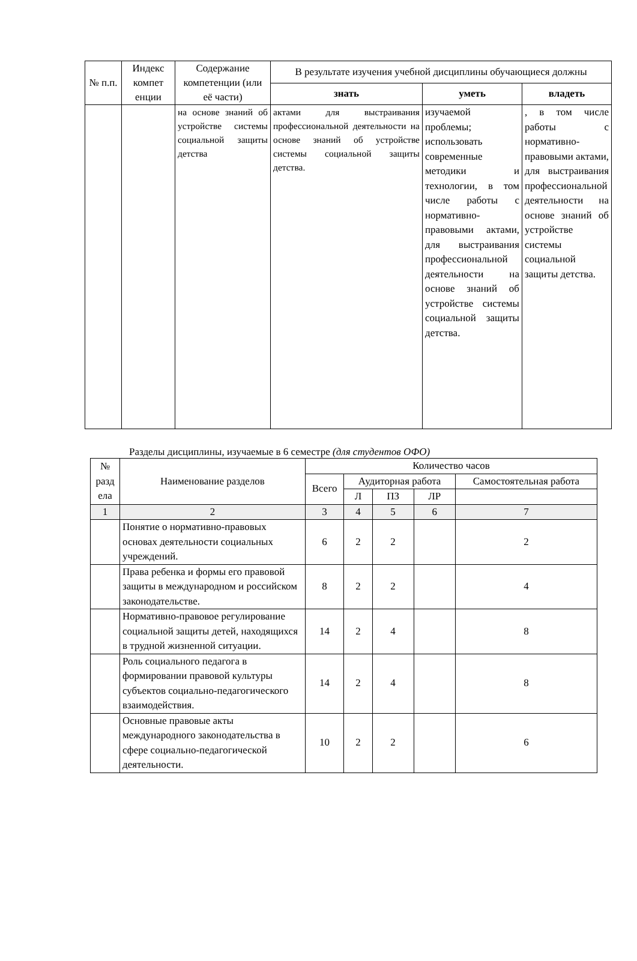| № п.п. | Индекс компет енции | Содержание компетенции (или её части) | В результате изучения учебной дисциплины обучающиеся должны | | |
| --- | --- | --- | --- | --- | --- |
| | | | знать | уметь | владеть |
| | | на основе знаний об устройстве системы социальной защиты детства | актами для выстраивания профессиональной деятельности на основе знаний об устройстве системы социальной защиты детства. | изучаемой проблемы; использовать современные методики и технологии, в том числе работы с нормативно-правовыми актами, для выстраивания профессиональной деятельности на основе знаний об устройстве системы социальной защиты детства. | , в том числе работы с нормативно-правовыми актами, для выстраивания профессиональной деятельности на основе знаний об устройстве системы социальной защиты детства. |
Разделы дисциплины, изучаемые в 6 семестре (для студентов ОФО)
| № разд ела | Наименование разделов | Количество часов | | | | |
| --- | --- | --- | --- | --- | --- | --- |
| | | Всего | Аудиторная работа | | | Самостоятельная работа |
| | | | Л | ПЗ | ЛР | |
| 1 | 2 | 3 | 4 | 5 | 6 | 7 |
| | Понятие о нормативно-правовых основах деятельности социальных учреждений. | 6 | 2 | 2 | | 2 |
| | Права ребенка и формы его правовой защиты в международном и российском законодательстве. | 8 | 2 | 2 | | 4 |
| | Нормативно-правовое регулирование социальной защиты детей, находящихся в трудной жизненной ситуации. | 14 | 2 | 4 | | 8 |
| | Роль социального педагога в формировании правовой культуры субъектов социально-педагогического взаимодействия. | 14 | 2 | 4 | | 8 |
| | Основные правовые акты международного законодательства в сфере социально-педагогической деятельности. | 10 | 2 | 2 | | 6 |